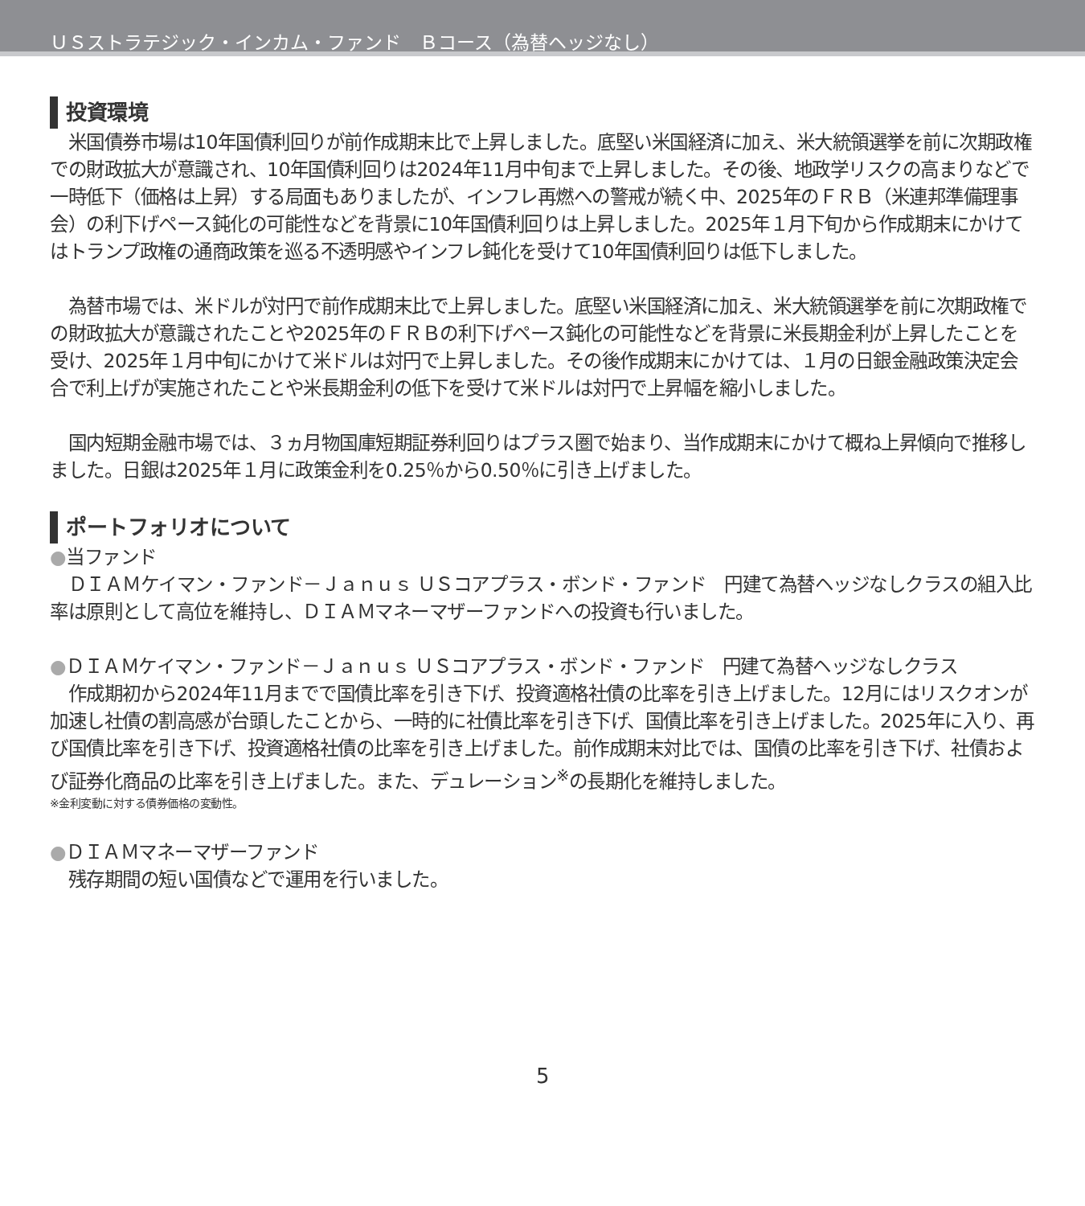ＵＳストラテジック・インカム・ファンド　Ｂコース（為替ヘッジなし）
投資環境
　米国債券市場は10年国債利回りが前作成期末比で上昇しました。底堅い米国経済に加え、米大統領選挙を前に次期政権での財政拡大が意識され、10年国債利回りは2024年11月中旬まで上昇しました。その後、地政学リスクの高まりなどで一時低下（価格は上昇）する局面もありましたが、インフレ再燃への警戒が続く中、2025年のＦＲＢ（米連邦準備理事会）の利下げペース鈍化の可能性などを背景に10年国債利回りは上昇しました。2025年１月下旬から作成期末にかけてはトランプ政権の通商政策を巡る不透明感やインフレ鈍化を受けて10年国債利回りは低下しました。
　為替市場では、米ドルが対円で前作成期末比で上昇しました。底堅い米国経済に加え、米大統領選挙を前に次期政権での財政拡大が意識されたことや2025年のＦＲＢの利下げペース鈍化の可能性などを背景に米長期金利が上昇したことを受け、2025年１月中旬にかけて米ドルは対円で上昇しました。その後作成期末にかけては、１月の日銀金融政策決定会合で利上げが実施されたことや米長期金利の低下を受けて米ドルは対円で上昇幅を縮小しました。
　国内短期金融市場では、３ヵ月物国庫短期証券利回りはプラス圏で始まり、当作成期末にかけて概ね上昇傾向で推移しました。日銀は2025年１月に政策金利を0.25％から0.50％に引き上げました。
ポートフォリオについて
●当ファンド
　ＤＩＡＭケイマン・ファンド－Ｊａｎｕｓ ＵＳコアプラス・ボンド・ファンド　円建て為替ヘッジなしクラスの組入比率は原則として高位を維持し、ＤＩＡＭマネーマザーファンドへの投資も行いました。
●ＤＩＡＭケイマン・ファンド－Ｊａｎｕｓ ＵＳコアプラス・ボンド・ファンド　円建て為替ヘッジなしクラス
　作成期初から2024年11月までで国債比率を引き下げ、投資適格社債の比率を引き上げました。12月にはリスクオンが加速し社債の割高感が台頭したことから、一時的に社債比率を引き下げ、国債比率を引き上げました。2025年に入り、再び国債比率を引き下げ、投資適格社債の比率を引き上げました。前作成期末対比では、国債の比率を引き下げ、社債および証券化商品の比率を引き上げました。また、デュレーション<sup>※</sup>の長期化を維持しました。
※金利変動に対する債券価格の変動性。
●ＤＩＡＭマネーマザーファンド
　残存期間の短い国債などで運用を行いました。
5